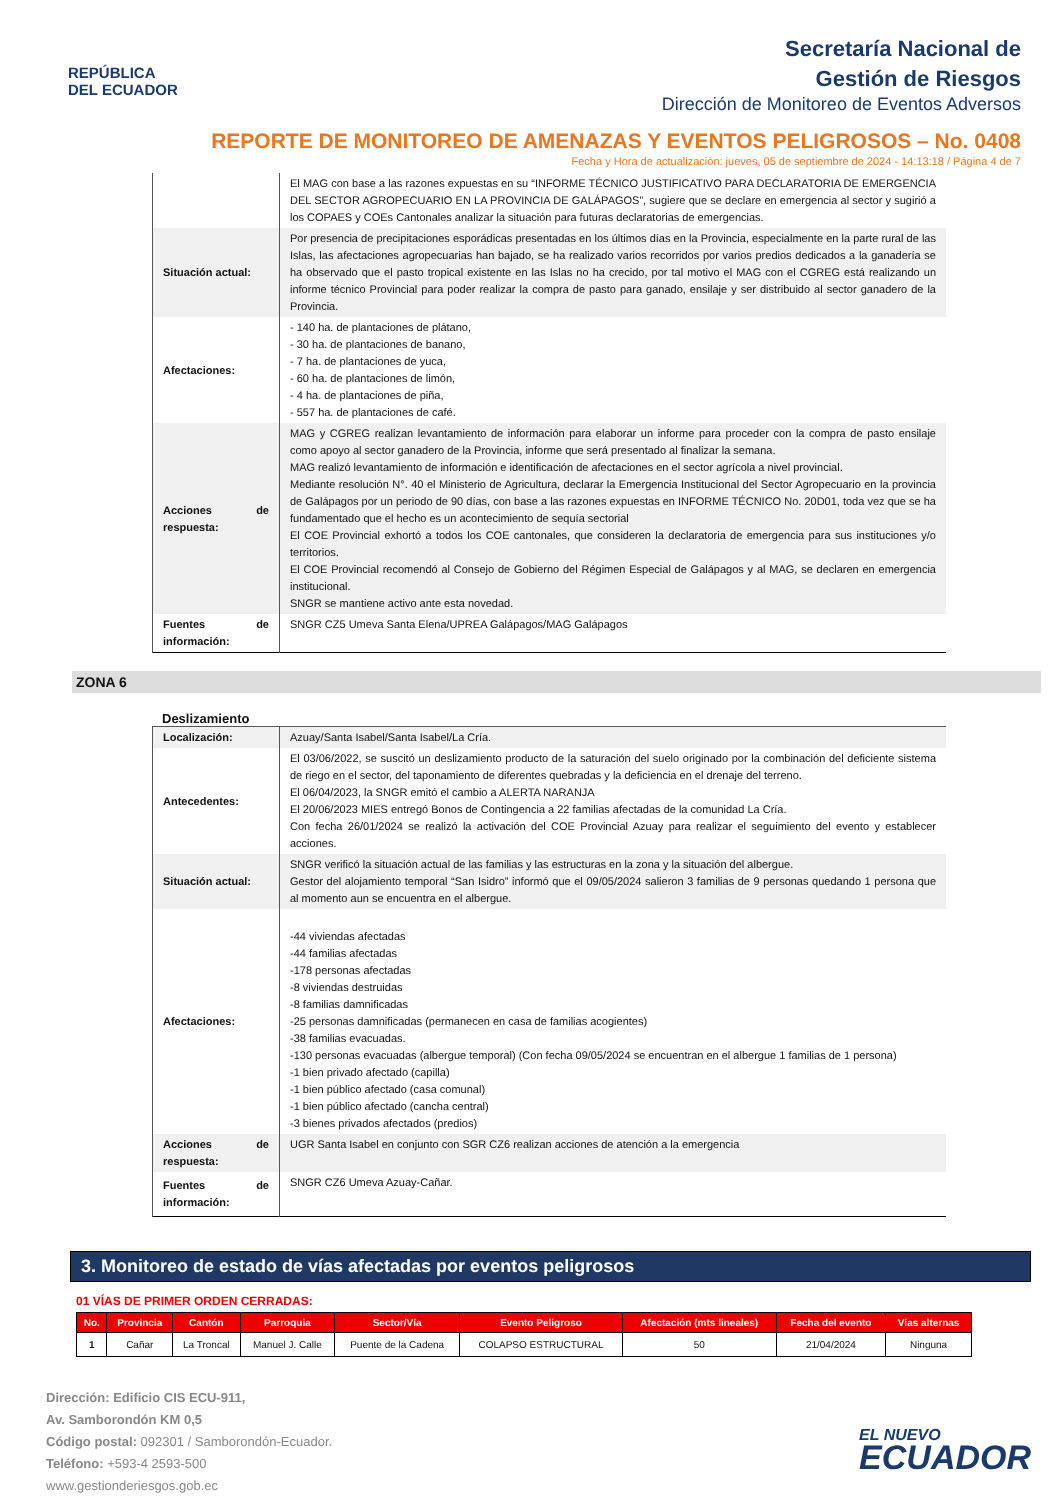REPÚBLICA
DEL ECUADOR
Secretaría Nacional de
Gestión de Riesgos
Dirección de Monitoreo de Eventos Adversos
REPORTE DE MONITOREO DE AMENAZAS Y EVENTOS PELIGROSOS – No. 0408
Fecha y Hora de actualización: jueves, 05 de septiembre de 2024 - 14:13:18 / Página 4 de 7
| | El MAG con base a las razones expuestas en su “INFORME TÉCNICO JUSTIFICATIVO PARA DECLARATORIA DE EMERGENCIA DEL SECTOR AGROPECUARIO EN LA PROVINCIA DE GALÁPAGOS”, sugiere que se declare en emergencia al sector y sugirió a los COPAES y COEs Cantonales analizar la situación para futuras declaratorias de emergencias. |
| Situación actual: | Por presencia de precipitaciones esporádicas presentadas en los últimos días en la Provincia, especialmente en la parte rural de las Islas, las afectaciones agropecuarias han bajado, se ha realizado varios recorridos por varios predios dedicados a la ganadería se ha observado que el pasto tropical existente en las Islas no ha crecido, por tal motivo el MAG con el CGREG está realizando un informe técnico Provincial para poder realizar la compra de pasto para ganado, ensilaje y ser distribuido al sector ganadero de la Provincia. |
| Afectaciones: | - 140 ha. de plantaciones de plátano, - 30 ha. de plantaciones de banano, - 7 ha. de plantaciones de yuca, - 60 ha. de plantaciones de limón, - 4 ha. de plantaciones de piña, - 557 ha. de plantaciones de café. |
| Acciones de respuesta: | MAG y CGREG realizan levantamiento de información para elaborar un informe para proceder con la compra de pasto ensilaje como apoyo al sector ganadero de la Provincia, informe que será presentado al finalizar la semana. MAG realizó levantamiento de información e identificación de afectaciones en el sector agrícola a nivel provincial. Mediante resolución N°. 40 el Ministerio de Agricultura, declarar la Emergencia Institucional del Sector Agropecuario en la provincia de Galápagos por un periodo de 90 días, con base a las razones expuestas en INFORME TÉCNICO No. 20D01, toda vez que se ha fundamentado que el hecho es un acontecimiento de sequía sectorial El COE Provincial exhortó a todos los COE cantonales, que consideren la declaratoria de emergencia para sus instituciones y/o territorios. El COE Provincial recomendó al Consejo de Gobierno del Régimen Especial de Galápagos y al MAG, se declaren en emergencia institucional. SNGR se mantiene activo ante esta novedad. |
| Fuentes de información: | SNGR CZ5 Umeva Santa Elena/UPREA Galápagos/MAG Galápagos |
ZONA 6
Deslizamiento
| Localización: | Azuay/Santa Isabel/Santa Isabel/La Cría. |
| Antecedentes: | El 03/06/2022, se suscitó un deslizamiento producto de la saturación del suelo originado por la combinación del deficiente sistema de riego en el sector, del taponamiento de diferentes quebradas y la deficiencia en el drenaje del terreno. El 06/04/2023, la SNGR emitó el cambio a ALERTA NARANJA El 20/06/2023 MIES entregó Bonos de Contingencia a 22 familias afectadas de la comunidad La Cría. Con fecha 26/01/2024 se realizó la activación del COE Provincial Azuay para realizar el seguimiento del evento y establecer acciones. |
| Situación actual: | SNGR verificó la situación actual de las familias y las estructuras en la zona y la situación del albergue. Gestor del alojamiento temporal “San Isidro” informó que el 09/05/2024 salieron 3 familias de 9 personas quedando 1 persona que al momento aun se encuentra en el albergue. |
| Afectaciones: | -44 viviendas afectadas -44 familias afectadas -178 personas afectadas -8 viviendas destruidas -8 familias damnificadas -25 personas damnificadas (permanecen en casa de familias acogientes) -38 familias evacuadas. -130 personas evacuadas (albergue temporal) (Con fecha 09/05/2024 se encuentran en el albergue 1 familias de 1 persona) -1 bien privado afectado (capilla) -1 bien público afectado (casa comunal) -1 bien público afectado (cancha central) -3 bienes privados afectados (predios) |
| Acciones de respuesta: | UGR Santa Isabel en conjunto con SGR CZ6 realizan acciones de atención a la emergencia |
| Fuentes de información: | SNGR CZ6 Umeva Azuay-Cañar. |
3. Monitoreo de estado de vías afectadas por eventos peligrosos
01 VÍAS DE PRIMER ORDEN CERRADAS:
| No. | Provincia | Cantón | Parroquia | Sector/Vía | Evento Peligroso | Afectación (mts lineales) | Fecha del evento | Vías alternas |
| --- | --- | --- | --- | --- | --- | --- | --- | --- |
| 1 | Cañar | La Troncal | Manuel J. Calle | Puente de la Cadena | COLAPSO ESTRUCTURAL | 50 | 21/04/2024 | Ninguna |
Dirección: Edificio CIS ECU-911,
Av. Samborondón KM 0,5
Código postal: 092301 / Samborondón-Ecuador.
Teléfono: +593-4 2593-500
www.gestionderiesgos.gob.ec
EL NUEVO
ECUADOR